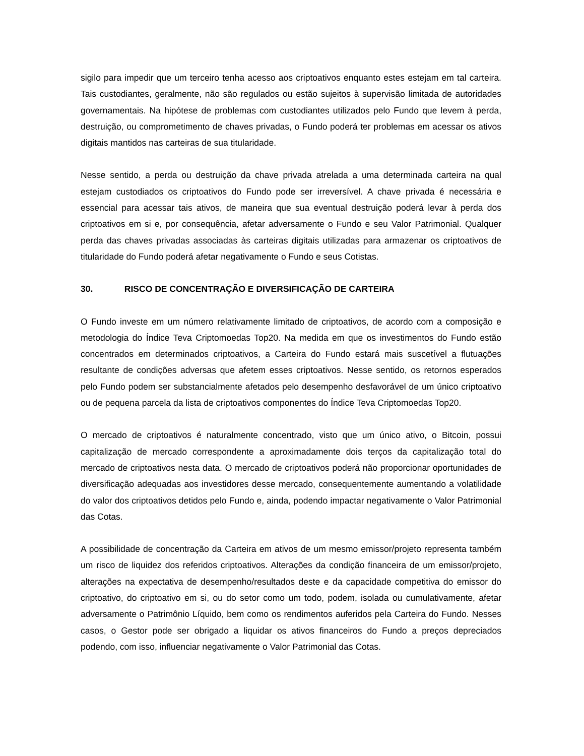sigilo para impedir que um terceiro tenha acesso aos criptoativos enquanto estes estejam em tal carteira. Tais custodiantes, geralmente, não são regulados ou estão sujeitos à supervisão limitada de autoridades governamentais. Na hipótese de problemas com custodiantes utilizados pelo Fundo que levem à perda, destruição, ou comprometimento de chaves privadas, o Fundo poderá ter problemas em acessar os ativos digitais mantidos nas carteiras de sua titularidade.
Nesse sentido, a perda ou destruição da chave privada atrelada a uma determinada carteira na qual estejam custodiados os criptoativos do Fundo pode ser irreversível. A chave privada é necessária e essencial para acessar tais ativos, de maneira que sua eventual destruição poderá levar à perda dos criptoativos em si e, por consequência, afetar adversamente o Fundo e seu Valor Patrimonial. Qualquer perda das chaves privadas associadas às carteiras digitais utilizadas para armazenar os criptoativos de titularidade do Fundo poderá afetar negativamente o Fundo e seus Cotistas.
30. RISCO DE CONCENTRAÇÃO E DIVERSIFICAÇÃO DE CARTEIRA
O Fundo investe em um número relativamente limitado de criptoativos, de acordo com a composição e metodologia do Índice Teva Criptomoedas Top20. Na medida em que os investimentos do Fundo estão concentrados em determinados criptoativos, a Carteira do Fundo estará mais suscetível a flutuações resultante de condições adversas que afetem esses criptoativos. Nesse sentido, os retornos esperados pelo Fundo podem ser substancialmente afetados pelo desempenho desfavorável de um único criptoativo ou de pequena parcela da lista de criptoativos componentes do Índice Teva Criptomoedas Top20.
O mercado de criptoativos é naturalmente concentrado, visto que um único ativo, o Bitcoin, possui capitalização de mercado correspondente a aproximadamente dois terços da capitalização total do mercado de criptoativos nesta data. O mercado de criptoativos poderá não proporcionar oportunidades de diversificação adequadas aos investidores desse mercado, consequentemente aumentando a volatilidade do valor dos criptoativos detidos pelo Fundo e, ainda, podendo impactar negativamente o Valor Patrimonial das Cotas.
A possibilidade de concentração da Carteira em ativos de um mesmo emissor/projeto representa também um risco de liquidez dos referidos criptoativos. Alterações da condição financeira de um emissor/projeto, alterações na expectativa de desempenho/resultados deste e da capacidade competitiva do emissor do criptoativo, do criptoativo em si, ou do setor como um todo, podem, isolada ou cumulativamente, afetar adversamente o Patrimônio Líquido, bem como os rendimentos auferidos pela Carteira do Fundo. Nesses casos, o Gestor pode ser obrigado a liquidar os ativos financeiros do Fundo a preços depreciados podendo, com isso, influenciar negativamente o Valor Patrimonial das Cotas.